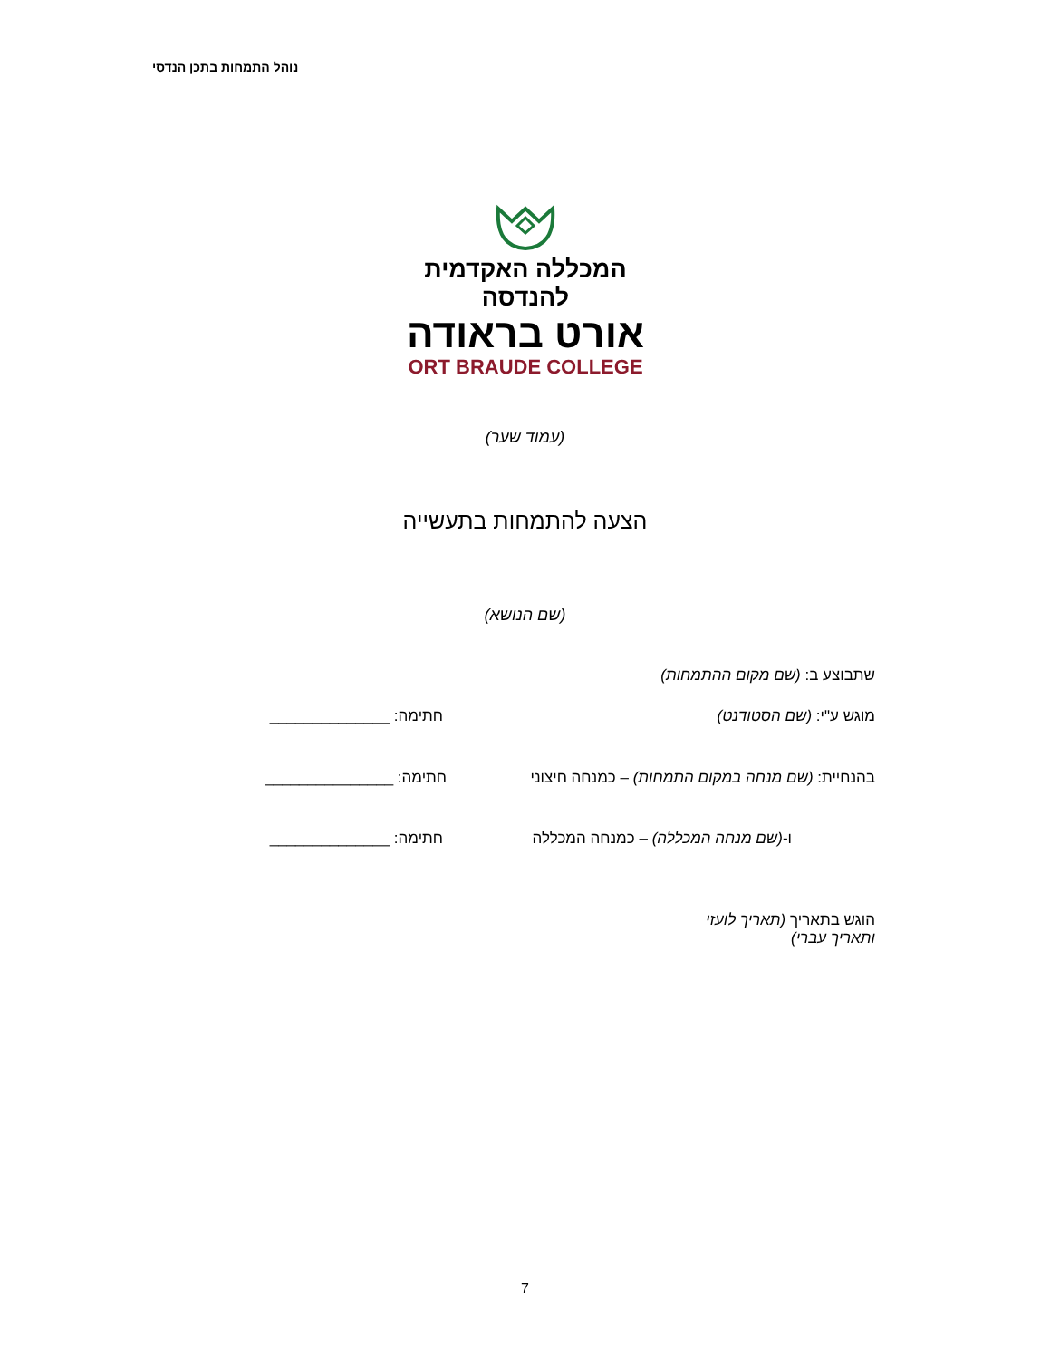נוהל התמחות בתכן הנדסי
המכללה האקדמית להנדסה
אורט בראודה
ORT BRAUDE COLLEGE
(עמוד שער)
הצעה להתמחות בתעשייה
(שם הנושא)
שתבוצע ב: (שם מקום ההתמחות)
מוגש ע"י: (שם הסטודנט) חתימה: ______________
בהנחיית: (שם מנחה במקום התמחות) – כמנחה חיצוני
חתימה: _______________
ו-(שם מנחה המכללה) – כמנחה המכללה
חתימה: ______________
הוגש בתאריך (תאריך לועזי ותאריך עברי)
7